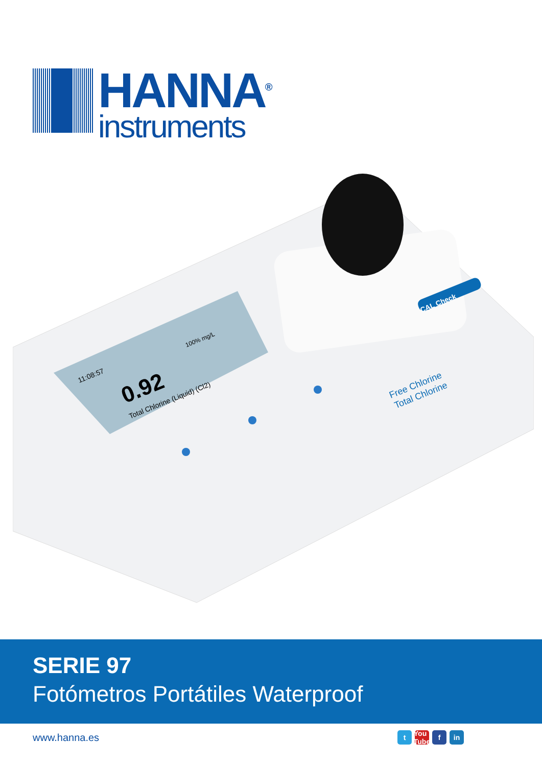HANNA<sup>®</sup>
instruments
0.92
11:08:57
Total Chlorine (Liquid) (Cl2)
100% mg/L
Zero Methods Read
CAL Check
Free Chlorine
Total Chlorine
SERIE 97
Fotómetros Portátiles Waterproof
www.hanna.es t You Tube f in